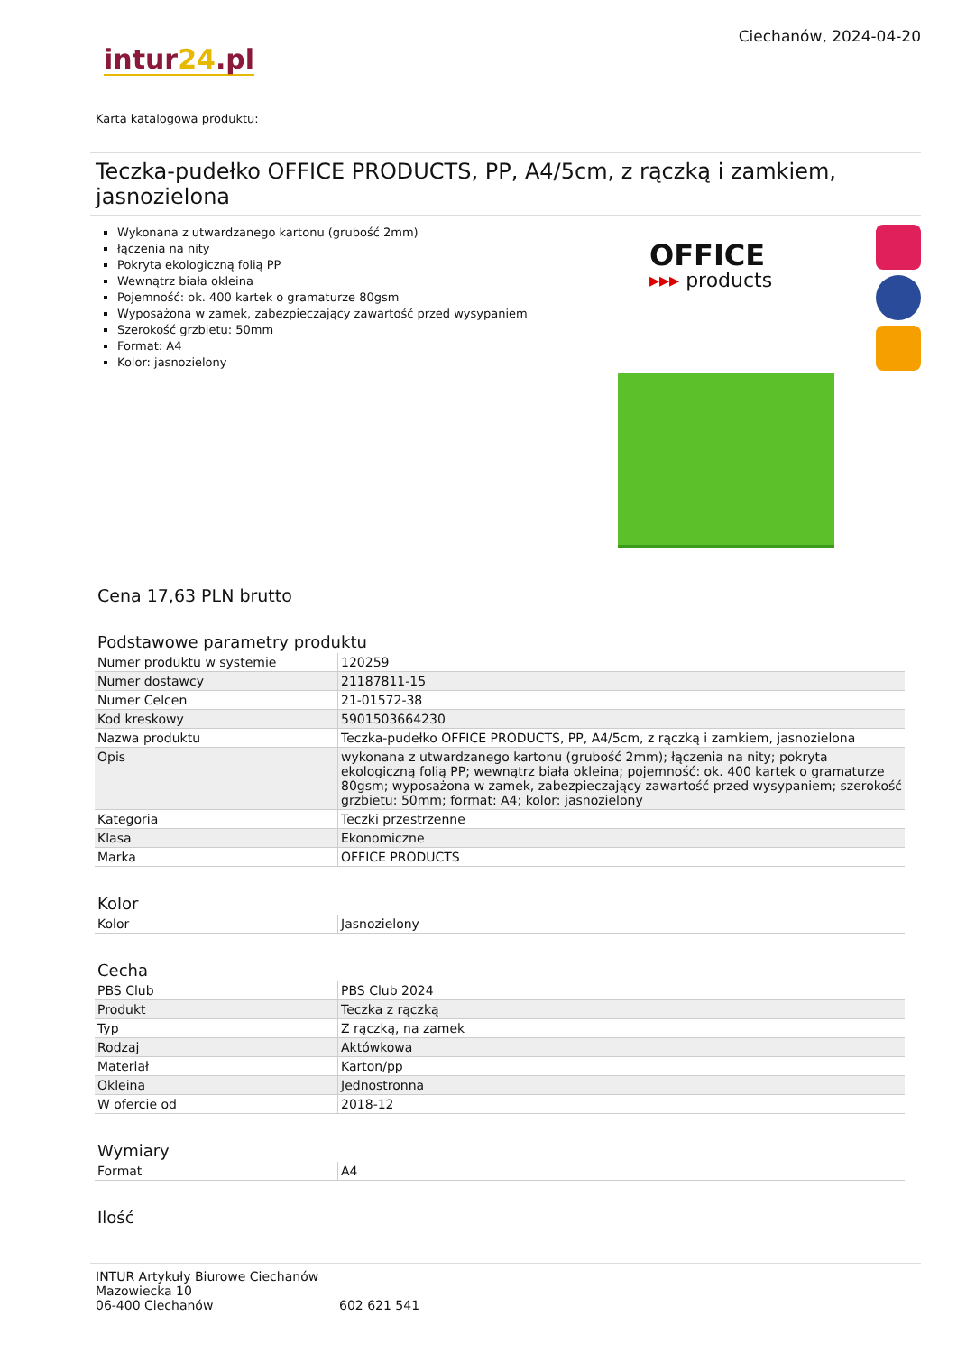Ciechanów, 2024-04-20
intur24.pl
Karta katalogowa produktu:
Teczka-pudełko OFFICE PRODUCTS, PP, A4/5cm, z rączką i zamkiem, jasnozielona
Wykonana z utwardzanego kartonu (grubość 2mm)
łączenia na nity
Pokryta ekologiczną folią PP
Wewnątrz biała okleina
Pojemność: ok. 400 kartek o gramaturze 80gsm
Wyposażona w zamek, zabezpieczający zawartość przed wysypaniem
Szerokość grzbietu: 50mm
Format: A4
Kolor: jasnozielony
OFFICE
▸▸▸ products
Cena 17,63 PLN brutto
Podstawowe parametry produktu
| Numer produktu w systemie | 120259 |
| Numer dostawcy | 21187811-15 |
| Numer Celcen | 21-01572-38 |
| Kod kreskowy | 5901503664230 |
| Nazwa produktu | Teczka-pudełko OFFICE PRODUCTS, PP, A4/5cm, z rączką i zamkiem, jasnozielona |
| Opis | wykonana z utwardzanego kartonu (grubość 2mm); łączenia na nity; pokryta ekologiczną folią PP; wewnątrz biała okleina; pojemność: ok. 400 kartek o gramaturze 80gsm; wyposażona w zamek, zabezpieczający zawartość przed wysypaniem; szerokość grzbietu: 50mm; format: A4; kolor: jasnozielony |
| Kategoria | Teczki przestrzenne |
| Klasa | Ekonomiczne |
| Marka | OFFICE PRODUCTS |
Kolor
| Kolor | Jasnozielony |
Cecha
| PBS Club | PBS Club 2024 |
| Produkt | Teczka z rączką |
| Typ | Z rączką, na zamek |
| Rodzaj | Aktówkowa |
| Materiał | Karton/pp |
| Okleina | Jednostronna |
| W ofercie od | 2018-12 |
Wymiary
| Format | A4 |
Ilość
INTUR Artykuły Biurowe Ciechanów
Mazowiecka 10
06-400 Ciechanów
602 621 541